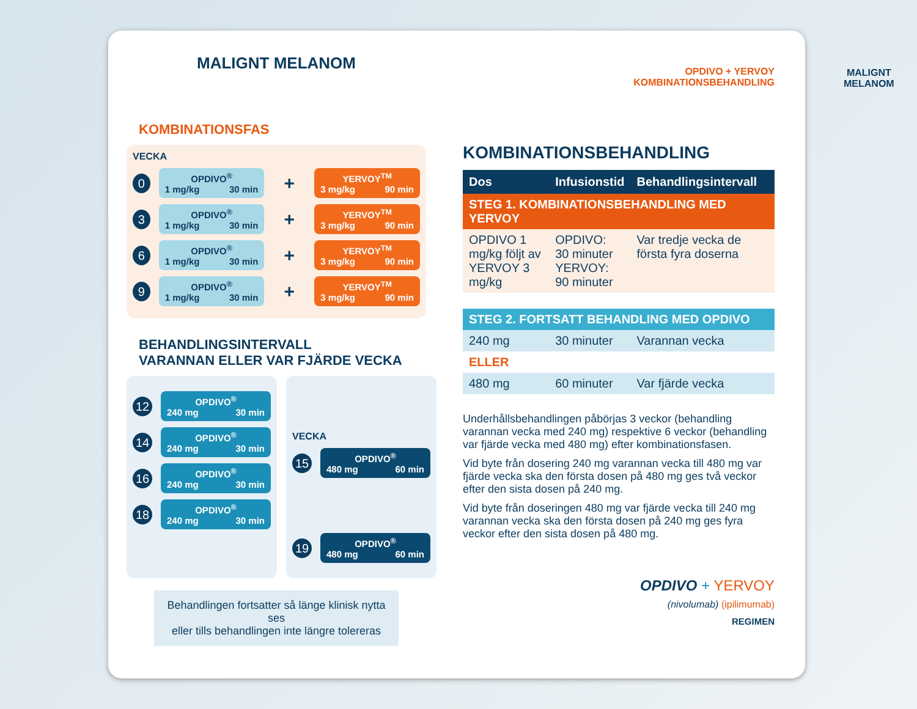MALIGNT MELANOM
KOMBINATIONSFAS
VECKA
0
OPDIVO<sup>®</sup>
1 mg/kg 30 min
+
YERVOY<sup>TM</sup>
3 mg/kg 90 min
3
OPDIVO<sup>®</sup>
1 mg/kg 30 min
+
YERVOY<sup>TM</sup>
3 mg/kg 90 min
6
OPDIVO<sup>®</sup>
1 mg/kg 30 min
+
YERVOY<sup>TM</sup>
3 mg/kg 90 min
9
OPDIVO<sup>®</sup>
1 mg/kg 30 min
+
YERVOY<sup>TM</sup>
3 mg/kg 90 min
BEHANDLINGSINTERVALL
VARANNAN ELLER VAR FJÄRDE VECKA
12
OPDIVO<sup>®</sup>
240 mg 30 min
14
OPDIVO<sup>®</sup>
240 mg 30 min
16
OPDIVO<sup>®</sup>
240 mg 30 min
18
OPDIVO<sup>®</sup>
240 mg 30 min
VECKA
15
OPDIVO<sup>®</sup>
480 mg 60 min
19
OPDIVO<sup>®</sup>
480 mg 60 min
Behandlingen fortsatter så länge klinisk nytta ses
eller tills behandlingen inte längre tolereras
OPDIVO + YERVOY
KOMBINATIONSBEHANDLING
KOMBINATIONSBEHANDLING
| Dos | Infusionstid | Behandlingsintervall |
| --- | --- | --- |
| STEG 1. KOMBINATIONSBEHANDLING MED YERVOY | | |
| OPDIVO 1 mg/kg följt av YERVOY 3 mg/kg | OPDIVO: 30 minuter YERVOY: 90 minuter | Var tredje vecka de första fyra doserna |
| STEG 2. FORTSATT BEHANDLING MED OPDIVO | | |
| 240 mg | 30 minuter | Varannan vecka |
| ELLER | | |
| 480 mg | 60 minuter | Var fjärde vecka |
Underhållsbehandlingen påbörjas 3 veckor (behandling varannan vecka med 240 mg) respektive 6 veckor (behandling var fjärde vecka med 480 mg) efter kombinationsfasen.
Vid byte från dosering 240 mg varannan vecka till 480 mg var fjärde vecka ska den första dosen på 480 mg ges två veckor efter den sista dosen på 240 mg.
Vid byte från doseringen 480 mg var fjärde vecka till 240 mg varannan vecka ska den första dosen på 240 mg ges fyra veckor efter den sista dosen på 480 mg.
OPDIVO + YERVOY
(nivolumab) (ipilimumab)
REGIMEN
MALIGNT
MELANOM